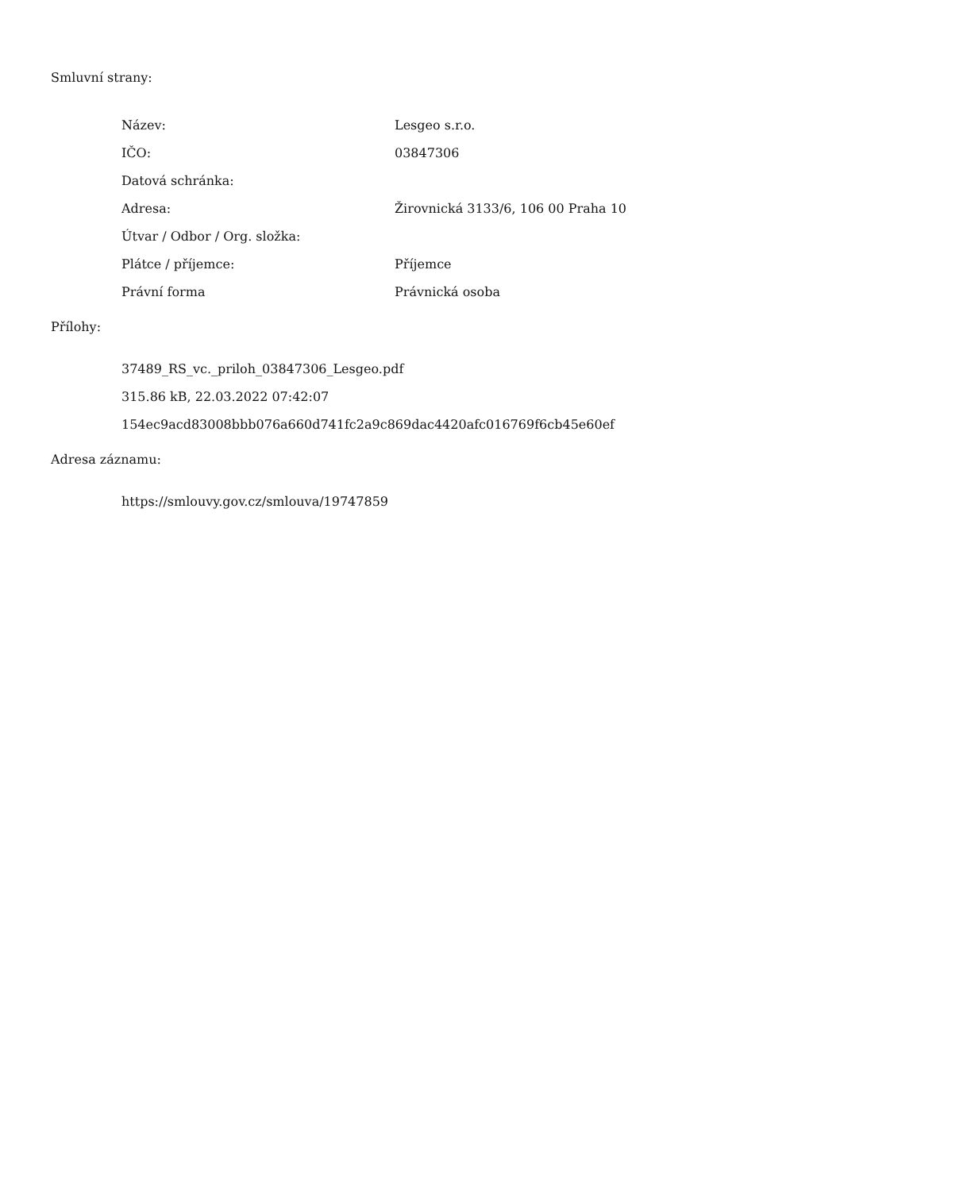Smluvní strany:
| Název: | Lesgeo s.r.o. |
| IČO: | 03847306 |
| Datová schránka: | |
| Adresa: | Žirovnická 3133/6, 106 00 Praha 10 |
| Útvar / Odbor / Org. složka: | |
| Plátce / příjemce: | Příjemce |
| Právní forma | Právnická osoba |
Přílohy:
37489_RS_vc._priloh_03847306_Lesgeo.pdf
315.86 kB, 22.03.2022 07:42:07
154ec9acd83008bbb076a660d741fc2a9c869dac4420afc016769f6cb45e60ef
Adresa záznamu:
https://smlouvy.gov.cz/smlouva/19747859